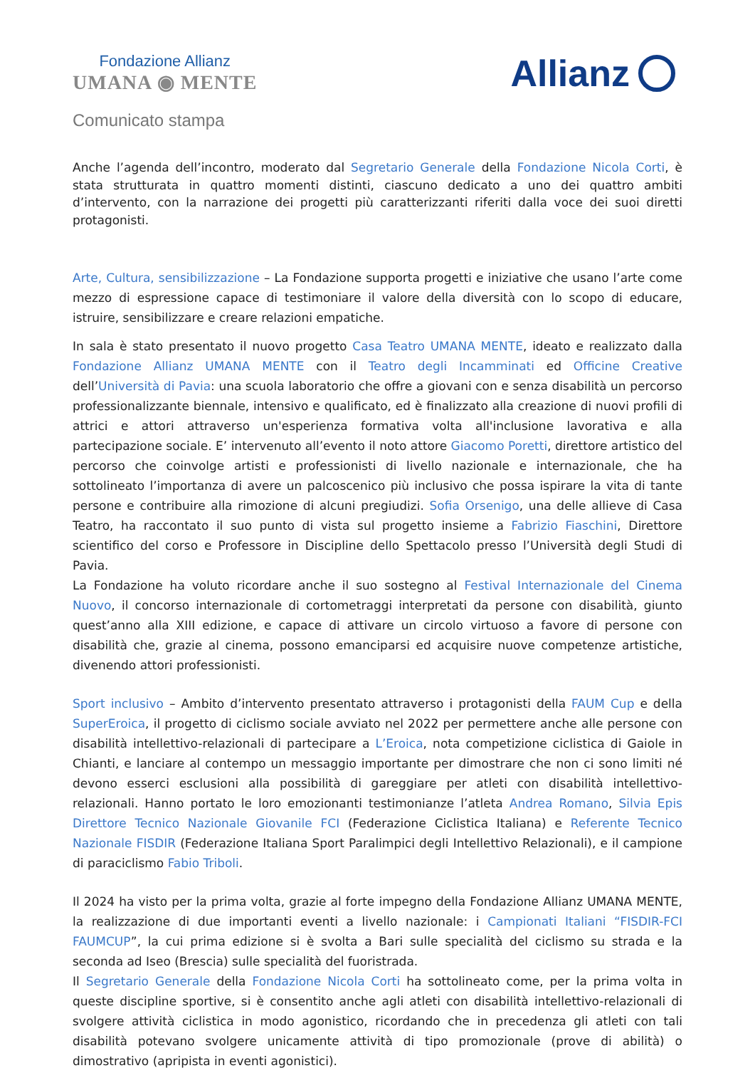Fondazione Allianz
UMANA ◉ MENTE
Allianz
Comunicato stampa
Anche l’agenda dell’incontro, moderato dal Segretario Generale della Fondazione Nicola Corti, è stata strutturata in quattro momenti distinti, ciascuno dedicato a uno dei quattro ambiti d’intervento, con la narrazione dei progetti più caratterizzanti riferiti dalla voce dei suoi diretti protagonisti.
Arte, Cultura, sensibilizzazione – La Fondazione supporta progetti e iniziative che usano l’arte come mezzo di espressione capace di testimoniare il valore della diversità con lo scopo di educare, istruire, sensibilizzare e creare relazioni empatiche.
In sala è stato presentato il nuovo progetto Casa Teatro UMANA MENTE, ideato e realizzato dalla Fondazione Allianz UMANA MENTE con il Teatro degli Incamminati ed Officine Creative dell’Università di Pavia: una scuola laboratorio che offre a giovani con e senza disabilità un percorso professionalizzante biennale, intensivo e qualificato, ed è finalizzato alla creazione di nuovi profili di attrici e attori attraverso un'esperienza formativa volta all'inclusione lavorativa e alla partecipazione sociale. E’ intervenuto all’evento il noto attore Giacomo Poretti, direttore artistico del percorso che coinvolge artisti e professionisti di livello nazionale e internazionale, che ha sottolineato l’importanza di avere un palcoscenico più inclusivo che possa ispirare la vita di tante persone e contribuire alla rimozione di alcuni pregiudizi. Sofia Orsenigo, una delle allieve di Casa Teatro, ha raccontato il suo punto di vista sul progetto insieme a Fabrizio Fiaschini, Direttore scientifico del corso e Professore in Discipline dello Spettacolo presso l’Università degli Studi di Pavia.
La Fondazione ha voluto ricordare anche il suo sostegno al Festival Internazionale del Cinema Nuovo, il concorso internazionale di cortometraggi interpretati da persone con disabilità, giunto quest’anno alla XIII edizione, e capace di attivare un circolo virtuoso a favore di persone con disabilità che, grazie al cinema, possono emanciparsi ed acquisire nuove competenze artistiche, divenendo attori professionisti.
Sport inclusivo – Ambito d’intervento presentato attraverso i protagonisti della FAUM Cup e della SuperEroica, il progetto di ciclismo sociale avviato nel 2022 per permettere anche alle persone con disabilità intellettivo-relazionali di partecipare a L’Eroica, nota competizione ciclistica di Gaiole in Chianti, e lanciare al contempo un messaggio importante per dimostrare che non ci sono limiti né devono esserci esclusioni alla possibilità di gareggiare per atleti con disabilità intellettivo-relazionali. Hanno portato le loro emozionanti testimonianze l’atleta Andrea Romano, Silvia Epis Direttore Tecnico Nazionale Giovanile FCI (Federazione Ciclistica Italiana) e Referente Tecnico Nazionale FISDIR (Federazione Italiana Sport Paralimpici degli Intellettivo Relazionali), e il campione di paraciclismo Fabio Triboli.
Il 2024 ha visto per la prima volta, grazie al forte impegno della Fondazione Allianz UMANA MENTE, la realizzazione di due importanti eventi a livello nazionale: i Campionati Italiani “FISDIR-FCI FAUMCUP”, la cui prima edizione si è svolta a Bari sulle specialità del ciclismo su strada e la seconda ad Iseo (Brescia) sulle specialità del fuoristrada.
Il Segretario Generale della Fondazione Nicola Corti ha sottolineato come, per la prima volta in queste discipline sportive, si è consentito anche agli atleti con disabilità intellettivo-relazionali di svolgere attività ciclistica in modo agonistico, ricordando che in precedenza gli atleti con tali disabilità potevano svolgere unicamente attività di tipo promozionale (prove di abilità) o dimostrativo (apripista in eventi agonistici).